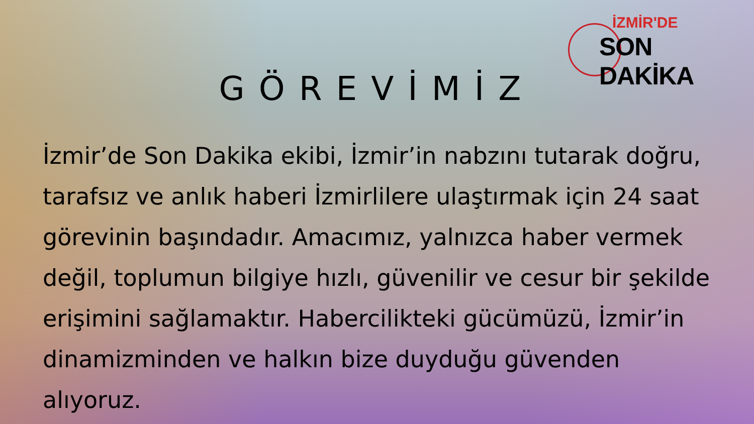İZMİR'DE
SON DAKİKA
GÖREVİMİZ
İzmir’de Son Dakika ekibi, İzmir’in nabzını tutarak doğru, tarafsız ve anlık haberi İzmirlilere ulaştırmak için 24 saat görevinin başındadır. Amacımız, yalnızca haber vermek değil, toplumun bilgiye hızlı, güvenilir ve cesur bir şekilde erişimini sağlamaktır. Habercilikteki gücümüzü, İzmir’in dinamizminden ve halkın bize duyduğu güvenden alıyoruz.